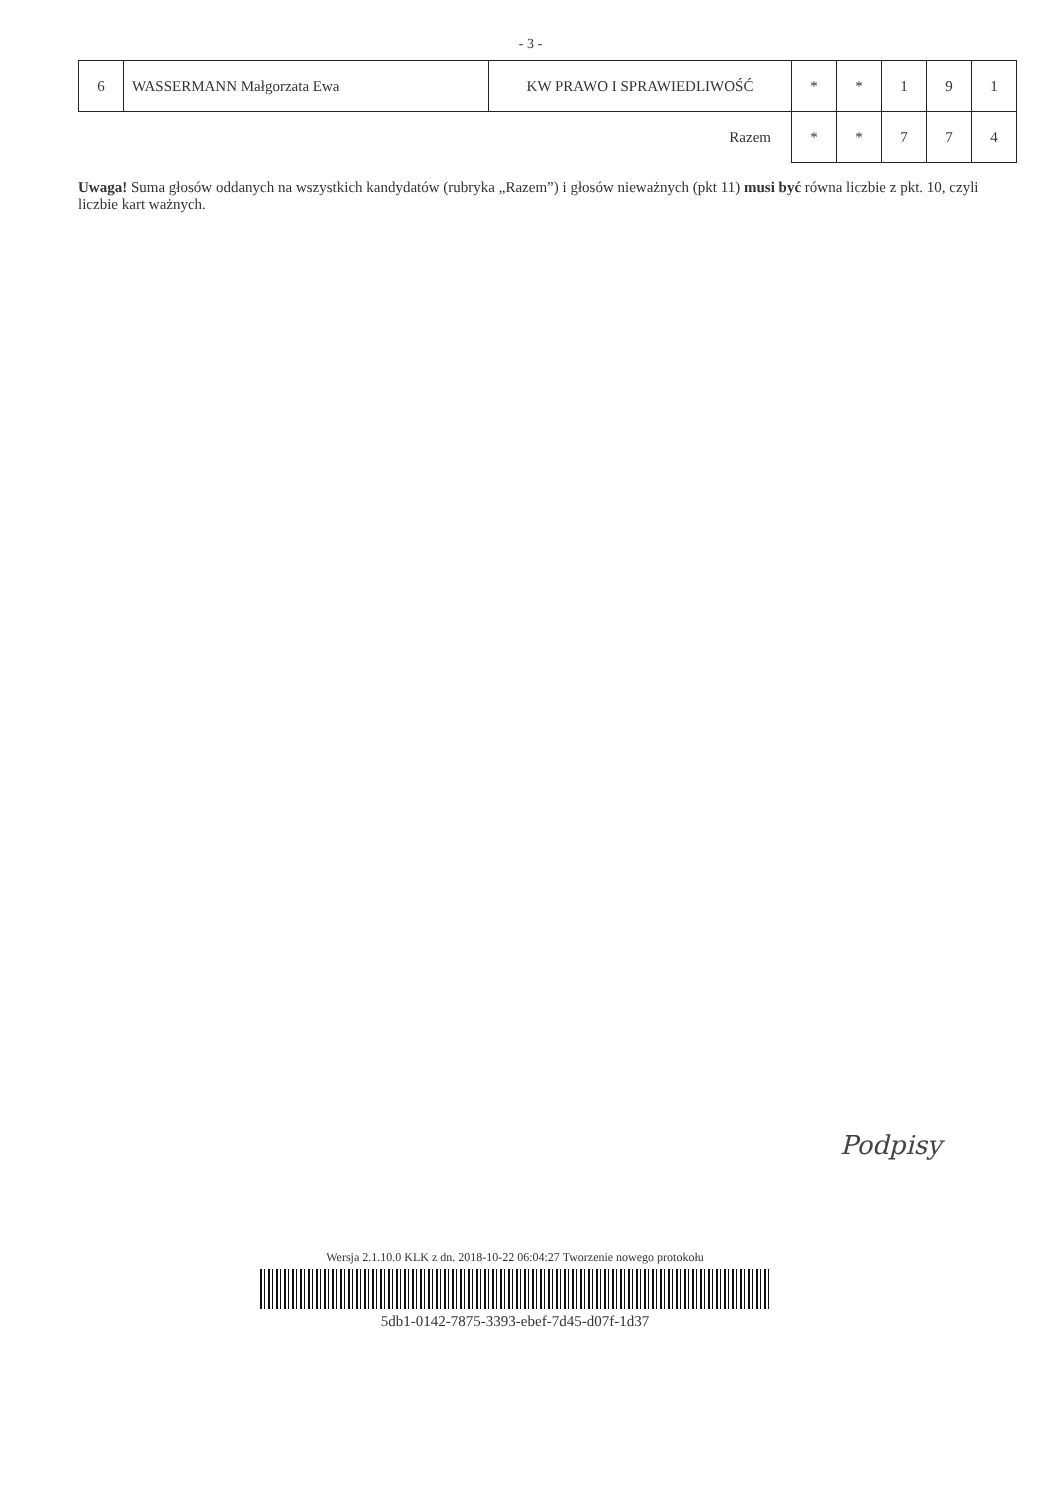- 3 -
| 6 | WASSERMANN Małgorzata Ewa | KW PRAWO I SPRAWIEDLIWOŚĆ | * | * | 1 | 9 | 1 |
| Razem | | | * | * | 7 | 7 | 4 |
Uwaga! Suma głosów oddanych na wszystkich kandydatów (rubryka „Razem”) i głosów nieważnych (pkt 11) musi być równa liczbie z pkt. 10, czyli liczbie kart ważnych.
Podpisy
Wersja 2.1.10.0 KLK z dn. 2018-10-22 06:04:27 Tworzenie nowego protokołu
5db1-0142-7875-3393-ebef-7d45-d07f-1d37